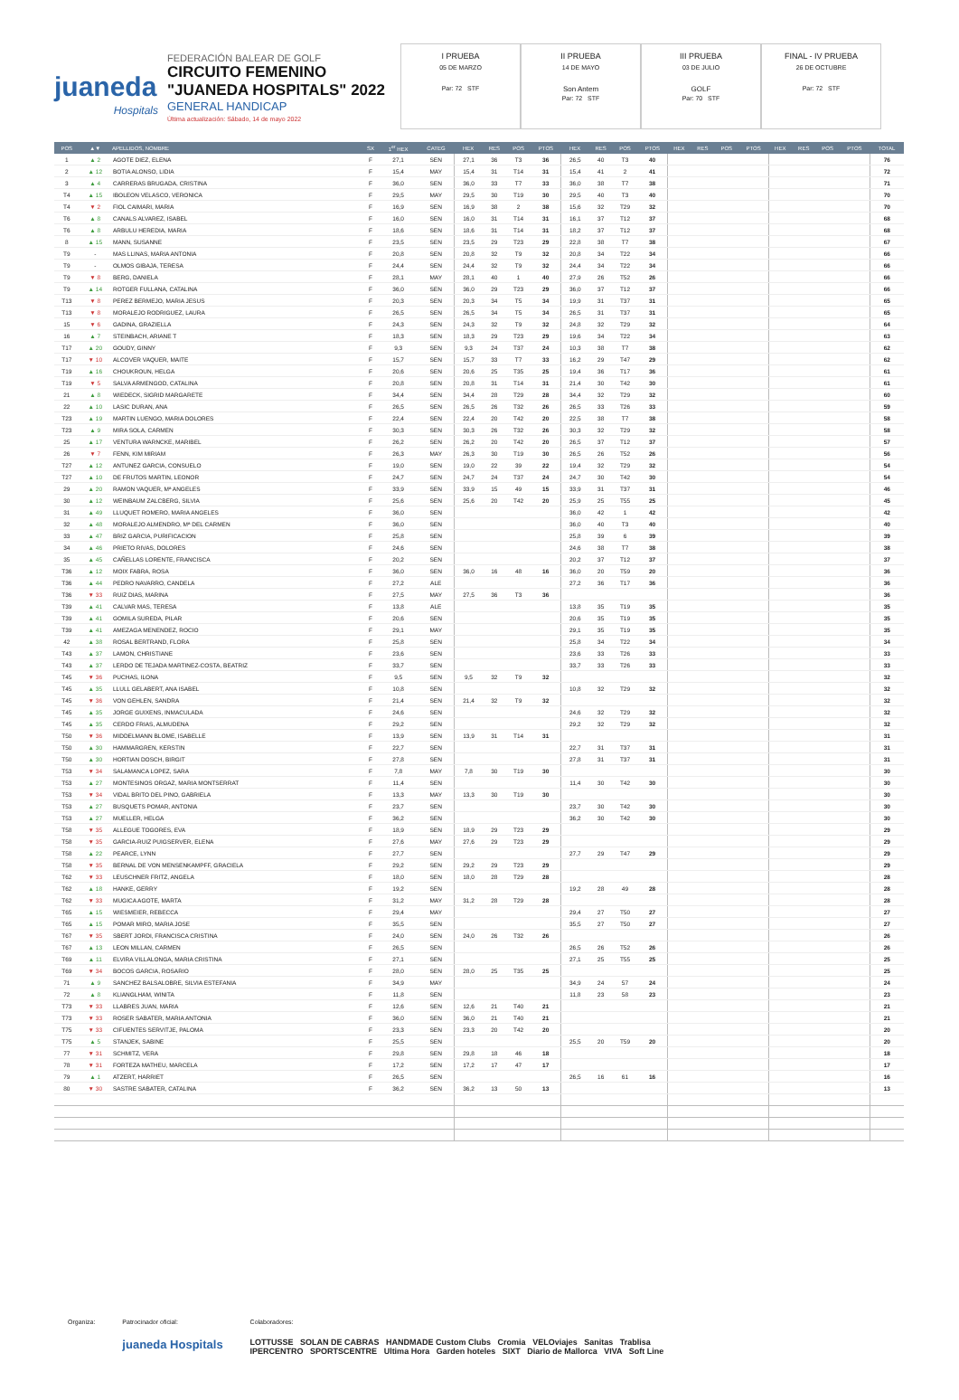juaneda
Hospitals
FEDERACIÓN BALEAR DE GOLF
CIRCUITO FEMENINO
"JUANEDA HOSPITALS" 2022
GENERAL HANDICAP
Última actualización: Sábado, 14 de mayo 2022
I PRUEBA
05 DE MARZO
Par: 72 STF
II PRUEBA
14 DE MAYO
Son Antem
Par: 72 STF
III PRUEBA
03 DE JULIO
GOLF
Par: 70 STF
FINAL - IV PRUEBA
26 DE OCTUBRE
Par: 72 STF
| POS | ▲▼ | APELLIDOS, NOMBRE | SX | 1<sup>er</sup> HEX | CATEG | HEX | RES | POS | PTOS | HEX | RES | POS | PTOS | HEX | RES | POS | PTOS | HEX | RES | POS | PTOS | TOTAL |
| --- | --- | --- | --- | --- | --- | --- | --- | --- | --- | --- | --- | --- | --- | --- | --- | --- | --- | --- | --- | --- | --- | --- |
| 1 | ▲ 2 | AGOTE DIEZ, ELENA | F | 27,1 | SEN | 27,1 | 36 | T3 | 36 | 26,5 | 40 | T3 | 40 | | | | | | | | | 76 |
| 2 | ▲ 12 | BOTIA ALONSO, LIDIA | F | 15,4 | MAY | 15,4 | 31 | T14 | 31 | 15,4 | 41 | 2 | 41 | | | | | | | | | 72 |
| 3 | ▲ 4 | CARRERAS BRUGADA, CRISTINA | F | 36,0 | SEN | 36,0 | 33 | T7 | 33 | 36,0 | 38 | T7 | 38 | | | | | | | | | 71 |
| T4 | ▲ 15 | IBOLEON VELASCO, VERONICA | F | 29,5 | MAY | 29,5 | 30 | T19 | 30 | 29,5 | 40 | T3 | 40 | | | | | | | | | 70 |
| T4 | ▼ 2 | FIOL CAIMARI, MARIA | F | 16,9 | SEN | 16,9 | 38 | 2 | 38 | 15,6 | 32 | T29 | 32 | | | | | | | | | 70 |
| T6 | ▲ 8 | CANALS ALVAREZ, ISABEL | F | 16,0 | SEN | 16,0 | 31 | T14 | 31 | 16,1 | 37 | T12 | 37 | | | | | | | | | 68 |
| T6 | ▲ 8 | ARBULU HEREDIA, MARIA | F | 18,6 | SEN | 18,6 | 31 | T14 | 31 | 18,2 | 37 | T12 | 37 | | | | | | | | | 68 |
| 8 | ▲ 15 | MANN, SUSANNE | F | 23,5 | SEN | 23,5 | 29 | T23 | 29 | 22,8 | 38 | T7 | 38 | | | | | | | | | 67 |
| T9 | - | MAS LLINAS, MARIA ANTONIA | F | 20,8 | SEN | 20,8 | 32 | T9 | 32 | 20,8 | 34 | T22 | 34 | | | | | | | | | 66 |
| T9 | - | OLMOS GIBAJA, TERESA | F | 24,4 | SEN | 24,4 | 32 | T9 | 32 | 24,4 | 34 | T22 | 34 | | | | | | | | | 66 |
| T9 | ▼ 8 | BERG, DANIELA | F | 28,1 | MAY | 28,1 | 40 | 1 | 40 | 27,9 | 26 | T52 | 26 | | | | | | | | | 66 |
| T9 | ▲ 14 | ROTGER FULLANA, CATALINA | F | 36,0 | SEN | 36,0 | 29 | T23 | 29 | 36,0 | 37 | T12 | 37 | | | | | | | | | 66 |
| T13 | ▼ 8 | PEREZ BERMEJO, MARIA JESUS | F | 20,3 | SEN | 20,3 | 34 | T5 | 34 | 19,9 | 31 | T37 | 31 | | | | | | | | | 65 |
| T13 | ▼ 8 | MORALEJO RODRIGUEZ, LAURA | F | 26,5 | SEN | 26,5 | 34 | T5 | 34 | 26,5 | 31 | T37 | 31 | | | | | | | | | 65 |
| 15 | ▼ 6 | GADINA, GRAZIELLA | F | 24,3 | SEN | 24,3 | 32 | T9 | 32 | 24,8 | 32 | T29 | 32 | | | | | | | | | 64 |
| 16 | ▲ 7 | STEINBACH, ARIANE T | F | 18,3 | SEN | 18,3 | 29 | T23 | 29 | 19,6 | 34 | T22 | 34 | | | | | | | | | 63 |
| T17 | ▲ 20 | GOUDY, GINNY | F | 9,3 | SEN | 9,3 | 24 | T37 | 24 | 10,3 | 38 | T7 | 38 | | | | | | | | | 62 |
| T17 | ▼ 10 | ALCOVER VAQUER, MAITE | F | 15,7 | SEN | 15,7 | 33 | T7 | 33 | 16,2 | 29 | T47 | 29 | | | | | | | | | 62 |
| T19 | ▲ 16 | CHOUKROUN, HELGA | F | 20,6 | SEN | 20,6 | 25 | T35 | 25 | 19,4 | 36 | T17 | 36 | | | | | | | | | 61 |
| T19 | ▼ 5 | SALVA ARMENGOD, CATALINA | F | 20,8 | SEN | 20,8 | 31 | T14 | 31 | 21,4 | 30 | T42 | 30 | | | | | | | | | 61 |
| 21 | ▲ 8 | WIEDECK, SIGRID MARGARETE | F | 34,4 | SEN | 34,4 | 28 | T29 | 28 | 34,4 | 32 | T29 | 32 | | | | | | | | | 60 |
| 22 | ▲ 10 | LASIC DURAN, ANA | F | 26,5 | SEN | 26,5 | 26 | T32 | 26 | 26,5 | 33 | T26 | 33 | | | | | | | | | 59 |
| T23 | ▲ 19 | MARTIN LUENGO, MARIA DOLORES | F | 22,4 | SEN | 22,4 | 20 | T42 | 20 | 22,5 | 38 | T7 | 38 | | | | | | | | | 58 |
| T23 | ▲ 9 | MIRA SOLA, CARMEN | F | 30,3 | SEN | 30,3 | 26 | T32 | 26 | 30,3 | 32 | T29 | 32 | | | | | | | | | 58 |
| 25 | ▲ 17 | VENTURA WARNCKE, MARIBEL | F | 26,2 | SEN | 26,2 | 20 | T42 | 20 | 26,5 | 37 | T12 | 37 | | | | | | | | | 57 |
| 26 | ▼ 7 | FENN, KIM MIRIAM | F | 26,3 | MAY | 26,3 | 30 | T19 | 30 | 26,5 | 26 | T52 | 26 | | | | | | | | | 56 |
| T27 | ▲ 12 | ANTUNEZ GARCIA, CONSUELO | F | 19,0 | SEN | 19,0 | 22 | 39 | 22 | 19,4 | 32 | T29 | 32 | | | | | | | | | 54 |
| T27 | ▲ 10 | DE FRUTOS MARTIN, LEONOR | F | 24,7 | SEN | 24,7 | 24 | T37 | 24 | 24,7 | 30 | T42 | 30 | | | | | | | | | 54 |
| 29 | ▲ 20 | RAMON VAQUER, Mª ANGELES | F | 33,9 | SEN | 33,9 | 15 | 49 | 15 | 33,9 | 31 | T37 | 31 | | | | | | | | | 46 |
| 30 | ▲ 12 | WEINBAUM ZALCBERG, SILVIA | F | 25,6 | SEN | 25,6 | 20 | T42 | 20 | 25,9 | 25 | T55 | 25 | | | | | | | | | 45 |
| 31 | ▲ 49 | LLUQUET ROMERO, MARIA ANGELES | F | 36,0 | SEN | | | | | 36,0 | 42 | 1 | 42 | | | | | | | | | 42 |
| 32 | ▲ 48 | MORALEJO ALMENDRO, Mª DEL CARMEN | F | 36,0 | SEN | | | | | 36,0 | 40 | T3 | 40 | | | | | | | | | 40 |
| 33 | ▲ 47 | BRIZ GARCIA, PURIFICACION | F | 25,8 | SEN | | | | | 25,8 | 39 | 6 | 39 | | | | | | | | | 39 |
| 34 | ▲ 46 | PRIETO RIVAS, DOLORES | F | 24,6 | SEN | | | | | 24,6 | 38 | T7 | 38 | | | | | | | | | 38 |
| 35 | ▲ 45 | CAÑELLAS LORENTE, FRANCISCA | F | 20,2 | SEN | | | | | 20,2 | 37 | T12 | 37 | | | | | | | | | 37 |
| T36 | ▲ 12 | MOIX FABRA, ROSA | F | 36,0 | SEN | 36,0 | 16 | 48 | 16 | 36,0 | 20 | T59 | 20 | | | | | | | | | 36 |
| T36 | ▲ 44 | PEDRO NAVARRO, CANDELA | F | 27,2 | ALE | | | | | 27,2 | 36 | T17 | 36 | | | | | | | | | 36 |
| T36 | ▼ 33 | RUIZ DIAS, MARINA | F | 27,5 | MAY | 27,5 | 36 | T3 | 36 | | | | | | | | | | | | | 36 |
| T39 | ▲ 41 | CALVAR MAS, TERESA | F | 13,8 | ALE | | | | | 13,8 | 35 | T19 | 35 | | | | | | | | | 35 |
| T39 | ▲ 41 | GOMILA SUREDA, PILAR | F | 20,6 | SEN | | | | | 20,6 | 35 | T19 | 35 | | | | | | | | | 35 |
| T39 | ▲ 41 | AMEZAGA MENENDEZ, ROCIO | F | 29,1 | MAY | | | | | 29,1 | 35 | T19 | 35 | | | | | | | | | 35 |
| 42 | ▲ 38 | ROSAL BERTRAND, FLORA | F | 25,8 | SEN | | | | | 25,8 | 34 | T22 | 34 | | | | | | | | | 34 |
| T43 | ▲ 37 | LAMON, CHRISTIANE | F | 23,6 | SEN | | | | | 23,6 | 33 | T26 | 33 | | | | | | | | | 33 |
| T43 | ▲ 37 | LERDO DE TEJADA MARTINEZ-COSTA, BEATRIZ | F | 33,7 | SEN | | | | | 33,7 | 33 | T26 | 33 | | | | | | | | | 33 |
| T45 | ▼ 36 | PUCHAS, ILONA | F | 9,5 | SEN | 9,5 | 32 | T9 | 32 | | | | | | | | | | | | | 32 |
| T45 | ▲ 35 | LLULL GELABERT, ANA ISABEL | F | 10,8 | SEN | | | | | 10,8 | 32 | T29 | 32 | | | | | | | | | 32 |
| T45 | ▼ 36 | VON GEHLEN, SANDRA | F | 21,4 | SEN | 21,4 | 32 | T9 | 32 | | | | | | | | | | | | | 32 |
| T45 | ▲ 35 | JORGE GUIXENS, INMACULADA | F | 24,6 | SEN | | | | | 24,6 | 32 | T29 | 32 | | | | | | | | | 32 |
| T45 | ▲ 35 | CERDO FRIAS, ALMUDENA | F | 29,2 | SEN | | | | | 29,2 | 32 | T29 | 32 | | | | | | | | | 32 |
| T50 | ▼ 36 | MIDDELMANN BLOME, ISABELLE | F | 13,9 | SEN | 13,9 | 31 | T14 | 31 | | | | | | | | | | | | | 31 |
| T50 | ▲ 30 | HAMMARGREN, KERSTIN | F | 22,7 | SEN | | | | | 22,7 | 31 | T37 | 31 | | | | | | | | | 31 |
| T50 | ▲ 30 | HORTIAN DOSCH, BIRGIT | F | 27,8 | SEN | | | | | 27,8 | 31 | T37 | 31 | | | | | | | | | 31 |
| T53 | ▼ 34 | SALAMANCA LOPEZ, SARA | F | 7,8 | MAY | 7,8 | 30 | T19 | 30 | | | | | | | | | | | | | 30 |
| T53 | ▲ 27 | MONTESINOS ORGAZ, MARIA MONTSERRAT | F | 11,4 | SEN | | | | | 11,4 | 30 | T42 | 30 | | | | | | | | | 30 |
| T53 | ▼ 34 | VIDAL BRITO DEL PINO, GABRIELA | F | 13,3 | MAY | 13,3 | 30 | T19 | 30 | | | | | | | | | | | | | 30 |
| T53 | ▲ 27 | BUSQUETS POMAR, ANTONIA | F | 23,7 | SEN | | | | | 23,7 | 30 | T42 | 30 | | | | | | | | | 30 |
| T53 | ▲ 27 | MUELLER, HELGA | F | 36,2 | SEN | | | | | 36,2 | 30 | T42 | 30 | | | | | | | | | 30 |
| T58 | ▼ 35 | ALLEGUE TOGORES, EVA | F | 18,9 | SEN | 18,9 | 29 | T23 | 29 | | | | | | | | | | | | | 29 |
| T58 | ▼ 35 | GARCIA-RUIZ PUIGSERVER, ELENA | F | 27,6 | MAY | 27,6 | 29 | T23 | 29 | | | | | | | | | | | | | 29 |
| T58 | ▲ 22 | PEARCE, LYNN | F | 27,7 | SEN | | | | | 27,7 | 29 | T47 | 29 | | | | | | | | | 29 |
| T58 | ▼ 35 | BERNAL DE VON MENSENKAMPFF, GRACIELA | F | 29,2 | SEN | 29,2 | 29 | T23 | 29 | | | | | | | | | | | | | 29 |
| T62 | ▼ 33 | LEUSCHNER FRITZ, ANGELA | F | 18,0 | SEN | 18,0 | 28 | T29 | 28 | | | | | | | | | | | | | 28 |
| T62 | ▲ 18 | HANKE, GERRY | F | 19,2 | SEN | | | | | 19,2 | 28 | 49 | 28 | | | | | | | | | 28 |
| T62 | ▼ 33 | MUGICA AGOTE, MARTA | F | 31,2 | MAY | 31,2 | 28 | T29 | 28 | | | | | | | | | | | | | 28 |
| T65 | ▲ 15 | WIESMEIER, REBECCA | F | 29,4 | MAY | | | | | 29,4 | 27 | T50 | 27 | | | | | | | | | 27 |
| T65 | ▲ 15 | POMAR MIRO, MARIA JOSE | F | 35,5 | SEN | | | | | 35,5 | 27 | T50 | 27 | | | | | | | | | 27 |
| T67 | ▼ 35 | SBERT JORDI, FRANCISCA CRISTINA | F | 24,0 | SEN | 24,0 | 26 | T32 | 26 | | | | | | | | | | | | | 26 |
| T67 | ▲ 13 | LEON MILLAN, CARMEN | F | 26,5 | SEN | | | | | 26,5 | 26 | T52 | 26 | | | | | | | | | 26 |
| T69 | ▲ 11 | ELVIRA VILLALONGA, MARIA CRISTINA | F | 27,1 | SEN | | | | | 27,1 | 25 | T55 | 25 | | | | | | | | | 25 |
| T69 | ▼ 34 | BOCOS GARCIA, ROSARIO | F | 28,0 | SEN | 28,0 | 25 | T35 | 25 | | | | | | | | | | | | | 25 |
| 71 | ▲ 9 | SANCHEZ BALSALOBRE, SILVIA ESTEFANIA | F | 34,9 | MAY | | | | | 34,9 | 24 | 57 | 24 | | | | | | | | | 24 |
| 72 | ▲ 8 | KLIANGLHAM, WINITA | F | 11,8 | SEN | | | | | 11,8 | 23 | 58 | 23 | | | | | | | | | 23 |
| T73 | ▼ 33 | LLABRES JUAN, MARIA | F | 12,6 | SEN | 12,6 | 21 | T40 | 21 | | | | | | | | | | | | | 21 |
| T73 | ▼ 33 | ROSER SABATER, MARIA ANTONIA | F | 36,0 | SEN | 36,0 | 21 | T40 | 21 | | | | | | | | | | | | | 21 |
| T75 | ▼ 33 | CIFUENTES SERVITJE, PALOMA | F | 23,3 | SEN | 23,3 | 20 | T42 | 20 | | | | | | | | | | | | | 20 |
| T75 | ▲ 5 | STANJEK, SABINE | F | 25,5 | SEN | | | | | 25,5 | 20 | T59 | 20 | | | | | | | | | 20 |
| 77 | ▼ 31 | SCHMITZ, VERA | F | 29,8 | SEN | 29,8 | 18 | 46 | 18 | | | | | | | | | | | | | 18 |
| 78 | ▼ 31 | FORTEZA MATHEU, MARCELA | F | 17,2 | SEN | 17,2 | 17 | 47 | 17 | | | | | | | | | | | | | 17 |
| 79 | ▲ 1 | ATZERT, HARRIET | F | 26,5 | SEN | | | | | 26,5 | 16 | 61 | 16 | | | | | | | | | 16 |
| 80 | ▼ 30 | SASTRE SABATER, CATALINA | F | 36,2 | SEN | 36,2 | 13 | 50 | 13 | | | | | | | | | | | | | 13 |
Organiza: Patrocinador oficial:
juaneda Hospitals
Colaboradores:
LOTTUSSE SOLAN DE CABRAS HANDMADE Custom Clubs Cromia VELOviajes Sanitas Trablisa
IPERCENTRO SPORTSCENTRE Ultima Hora Garden hoteles SIXT Diario de Mallorca VIVA Soft Line